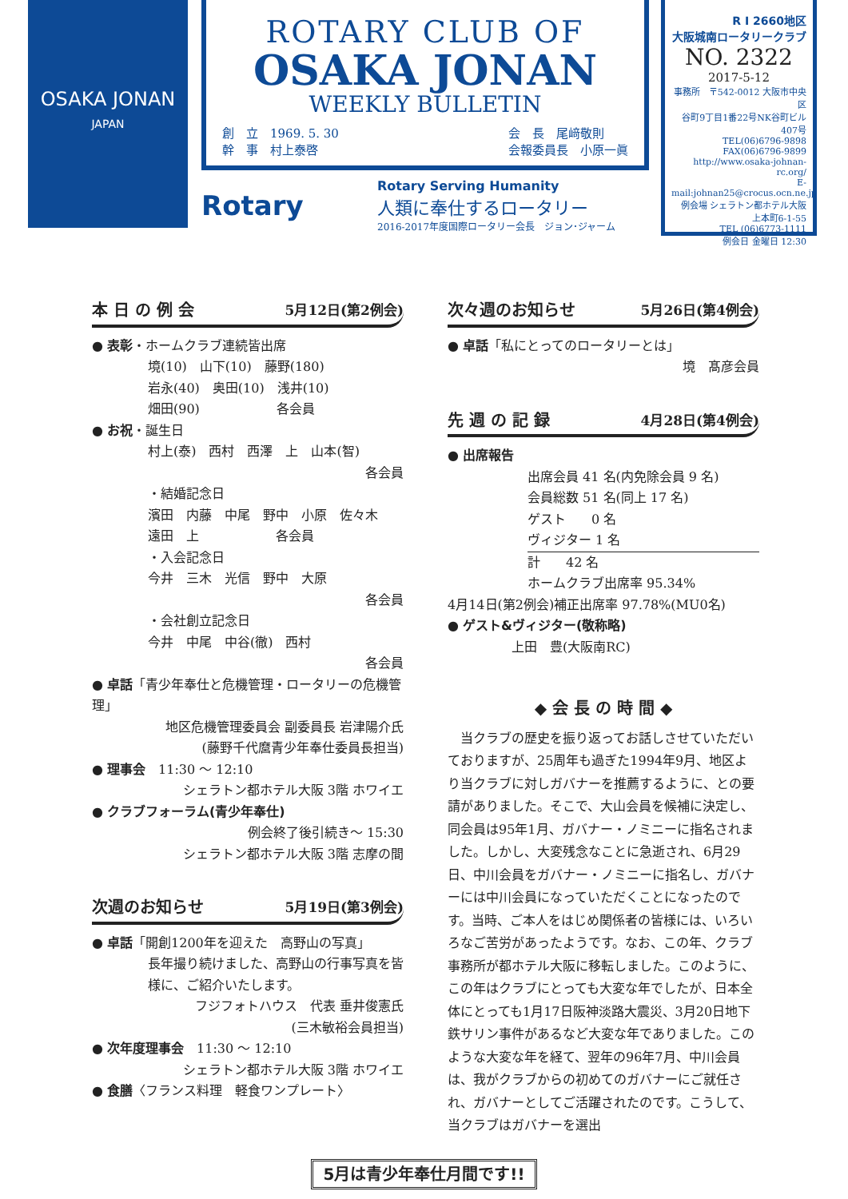OSAKA JONAN
JAPAN
ROTARY CLUB OF
OSAKA JONAN
WEEKLY BULLETIN
創　立　1969. 5. 30
幹　事　村上泰啓
会　長　尾﨑敬則
会報委員長　小原一眞
Rotary
Rotary Serving Humanity
人類に奉仕するロータリー
2016-2017年度国際ロータリー会長　ジョン･ジャーム
R I 2660地区
大阪城南ロータリークラブ
NO. 2322
2017-5-12
事務所　〒542-0012 大阪市中央区
谷町9丁目1番22号NK谷町ビル407号
TEL(06)6796-9898 FAX(06)6796-9899
http://www.osaka-johnan-rc.org/
E-mail:johnan25@crocus.ocn.ne.jp
例会場 シェラトン都ホテル大阪 上本町6-1-55
TEL (06)6773-1111
例会日 金曜日 12:30
本 日 の 例 会 5月12日(第2例会)
● 表彰・ホームクラブ連続皆出席
境(10)　山下(10)　藤野(180)
岩永(40)　奥田(10)　浅井(10)
畑田(90)　　　　　　各会員
● お祝・誕生日
村上(泰)　西村　西澤　上　山本(智)
各会員
・結婚記念日
濱田　内藤　中尾　野中　小原　佐々木
遠田　上　　　　　　各会員
・入会記念日
今井　三木　光信　野中　大原
各会員
・会社創立記念日
今井　中尾　中谷(徹)　西村
各会員
● 卓話「青少年奉仕と危機管理・ロータリーの危機管理」
地区危機管理委員会 副委員長 岩津陽介氏
(藤野千代麿青少年奉仕委員長担当)
● 理事会　11:30 ～ 12:10
シェラトン都ホテル大阪 3階 ホワイエ
● クラブフォーラム(青少年奉仕)
例会終了後引続き～ 15:30
シェラトン都ホテル大阪 3階 志摩の間
次週のお知らせ 5月19日(第3例会)
● 卓話「開創1200年を迎えた　高野山の写真」
長年撮り続けました、高野山の行事写真を皆様に、ご紹介いたします。
フジフォトハウス　代表 垂井俊憲氏
(三木敏裕会員担当)
● 次年度理事会　11:30 ～ 12:10
シェラトン都ホテル大阪 3階 ホワイエ
● 食膳〈フランス料理　軽食ワンプレート〉
次々週のお知らせ 5月26日(第4例会)
● 卓話「私にとってのロータリーとは」
境　髙彦会員
先 週 の 記 録 4月28日(第4例会)
● 出席報告
出席会員 41 名(内免除会員 9 名)
会員総数 51 名(同上 17 名)
ゲスト　　0 名
ヴィジター 1 名
計　　42 名
ホームクラブ出席率 95.34%
4月14日(第2例会)補正出席率 97.78%(MU0名)
● ゲスト&ヴィジター(敬称略)
上田　豊(大阪南RC)
◆ 会 長 の 時 間 ◆
　当クラブの歴史を振り返ってお話しさせていただいておりますが、25周年も過ぎた1994年9月、地区より当クラブに対しガバナーを推薦するように、との要請がありました。そこで、大山会員を候補に決定し、同会員は95年1月、ガバナー・ノミニーに指名されました。しかし、大変残念なことに急逝され、6月29日、中川会員をガバナー・ノミニーに指名し、ガバナーには中川会員になっていただくことになったのです。当時、ご本人をはじめ関係者の皆様には、いろいろなご苦労があったようです。なお、この年、クラブ事務所が都ホテル大阪に移転しました。このように、この年はクラブにとっても大変な年でしたが、日本全体にとっても1月17日阪神淡路大震災、3月20日地下鉄サリン事件があるなど大変な年でありました。このような大変な年を経て、翌年の96年7月、中川会員は、我がクラブからの初めてのガバナーにご就任され、ガバナーとしてご活躍されたのです。こうして、当クラブはガバナーを選出
5月は青少年奉仕月間です!!